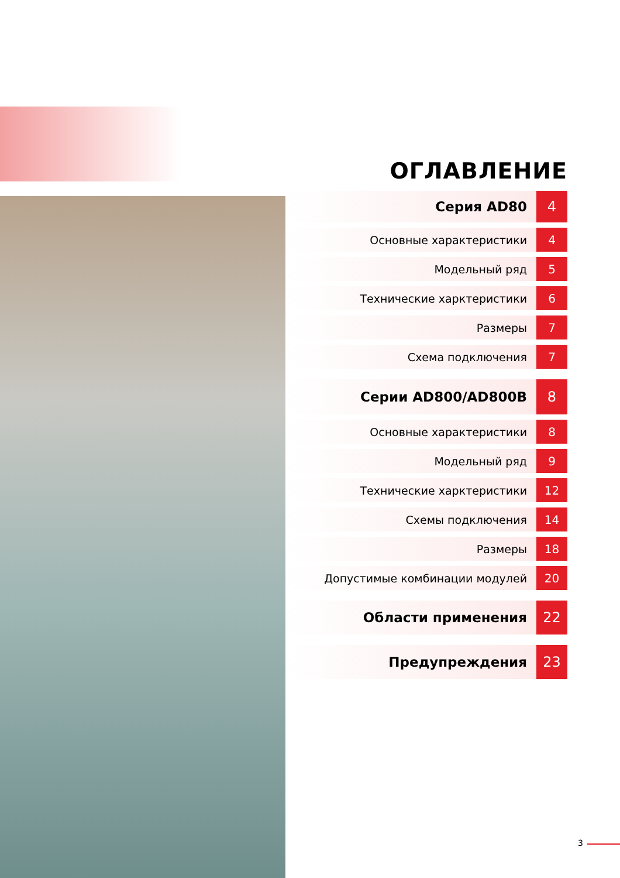ОГЛАВЛЕНИЕ
Серия AD80 4
Основные характеристики 4
Модельный ряд 5
Технические харктеристики 6
Размеры 7
Схема подключения 7
Серии AD800/AD800B 8
Основные характеристики 8
Модельный ряд 9
Технические харктеристики 12
Схемы подключения 14
Размеры 18
Допустимые комбинации модулей 20
Области применения 22
Предупреждения 23
3